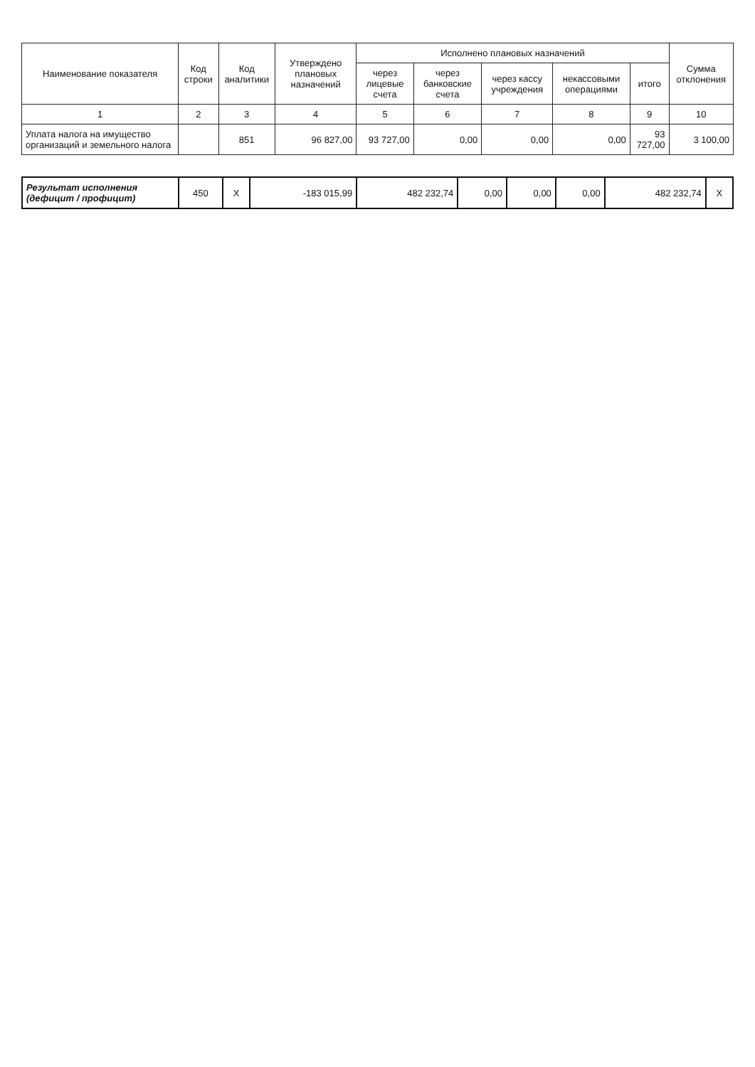| Наименование показателя | Код строки | Код аналитики | Утверждено плановых назначений | Исполнено плановых назначений | | | | | Сумма отклонения |
| --- | --- | --- | --- | --- | --- | --- | --- | --- | --- |
| | | | | через лицевые счета | через банковские счета | через кассу учреждения | некассовыми операциями | итого | |
| 1 | 2 | 3 | 4 | 5 | 6 | 7 | 8 | 9 | 10 |
| Уплата налога на имущество организаций и земельного налога | | 851 | 96 827,00 | 93 727,00 | 0,00 | 0,00 | 0,00 | 93 727,00 | 3 100,00 |
| Результат исполнения (дефицит / профицит) | 450 | X | -183 015,99 | 482 232,74 | 0,00 | 0,00 | 0,00 | 482 232,74 | X |